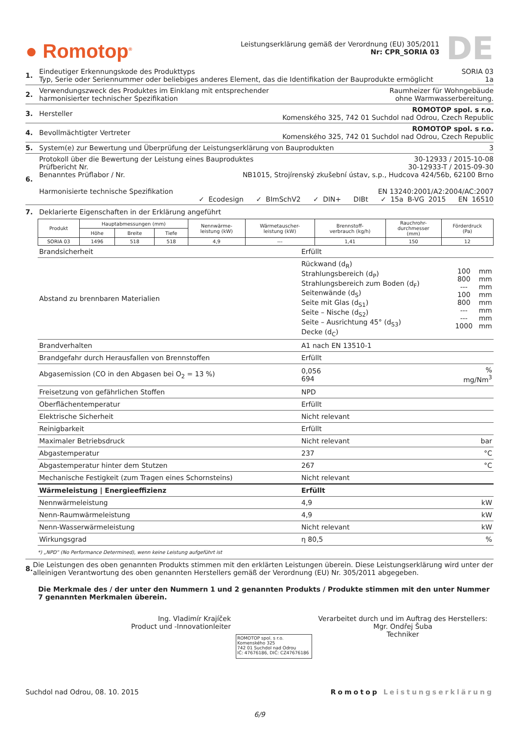● Romotop<sup>®</sup>
Leistungserklärung gemäß der Verordnung (EU) 305/2011
Nr: CPR_SORIA 03
DE
1. Eindeutiger Erkennungskode des Produkttyps SORIA 03
Typ, Serie oder Seriennummer oder beliebiges anderes Element, das die Identifikation der Bauprodukte ermöglicht 1a
2. Verwendungszweck des Produktes im Einklang mit entsprechender
harmonisierter technischer Spezifikation Raumheizer für Wohngebäude
ohne Warmwasserbereitung.
3. Hersteller ROMOTOP spol. s r.o.
Komenského 325, 742 01 Suchdol nad Odrou, Czech Republic
4. Bevollmächtigter Vertreter ROMOTOP spol. s r.o.
Komenského 325, 742 01 Suchdol nad Odrou, Czech Republic
5. System(e) zur Bewertung und Überprüfung der Leistungserklärung von Bauprodukten 3
6. Protokoll über die Bewertung der Leistung eines Bauproduktes 30-12933 / 2015-10-08
Prüfbericht Nr. 30-12933-T / 2015-09-30
Benanntes Prüflabor / Nr. NB1015, Strojírenský zkušební ústav, s.p., Hudcova 424/56b, 62100 Brno
Harmonisierte technische Spezifikation EN 13240:2001/A2:2004/AC:2007
✓ Ecodesign ✓ BImSchV2 ✓ DIN+ DIBt ✓ 15a B-VG 2015 EN 16510
7. Deklarierte Eigenschaften in der Erklärung angeführt
| Produkt | Hauptabmessungen (mm) | | | Nennwärme- leistung (kW) | Wärmetauscher- leistung (kW) | Brennstoff- verbrauch (kg/h) | Rauchrohr- durchmesser (mm) | Förderdruck (Pa) |
| --- | --- | --- | --- | --- | --- | --- | --- | --- |
| | Höhe | Breite | Tiefe | | | | | |
| SORIA 03 | 1496 | 518 | 518 | 4,9 | --- | 1,41 | 150 | 12 |
| Brandsicherheit | Erfüllt | |
| Abstand zu brennbaren Materialien | / Rückwand (d<sub>R</sub>) Strahlungsbereich (d<sub>P</sub>) Strahlungsbereich zum Boden (d<sub>F</sub>) Seitenwände (d<sub>S</sub>) Seite mit Glas (d<sub>S1</sub>) Seite – Nische (d<sub>S2</sub>) Seite – Ausrichtung 45° (d<sub>S3</sub>) Decke (d<sub>C</sub>) / 100 800 --- 100 800 --- --- 1000 / mm mm mm mm mm mm mm mm / | |
| Brandverhalten | A1 nach EN 13510-1 | |
| Brandgefahr durch Herausfallen von Brennstoffen | Erfüllt | |
| Abgasemission (CO in den Abgasen bei O<sub>2</sub> = 13 %) | 0,056 694 | % mg/Nm<sup>3</sup> |
| Freisetzung von gefährlichen Stoffen | NPD | |
| Oberflächentemperatur | Erfüllt | |
| Elektrische Sicherheit | Nicht relevant | |
| Reinigbarkeit | Erfüllt | |
| Maximaler Betriebsdruck | Nicht relevant | bar |
| Abgastemperatur | 237 | °C |
| Abgastemperatur hinter dem Stutzen | 267 | °C |
| Mechanische Festigkeit (zum Tragen eines Schornsteins) | Nicht relevant | |
| Wärmeleistung / Energieeffizienz | Erfüllt | |
| Nennwärmeleistung | 4,9 | kW |
| Nenn-Raumwärmeleistung | 4,9 | kW |
| Nenn-Wasserwärmeleistung | Nicht relevant | kW |
| Wirkungsgrad | η 80,5 | % |
*) „NPD“ (No Performance Determined), wenn keine Leistung aufgeführt ist
8. Die Leistungen des oben genannten Produkts stimmen mit den erklärten Leistungen überein. Diese Leistungserklärung wird unter der alleinigen Verantwortung des oben genannten Herstellers gemäß der Verordnung (EU) Nr. 305/2011 abgegeben.
Die Merkmale des / der unter den Nummern 1 und 2 genannten Produkts / Produkte stimmen mit den unter Nummer 7 genannten Merkmalen überein.
Ing. Vladimír Krajíček
Product und -Innovationleiter
ROMOTOP spol. s r.o.
Komenského 325
742 01 Suchdol nad Odrou
IČ: 47676186, DIČ: CZ47676186
Verarbeitet durch und im Auftrag des Herstellers:
Mgr. Ondřej Šuba
Techniker
Suchdol nad Odrou, 08. 10. 2015 Romotop Leistungserklärung
6/9